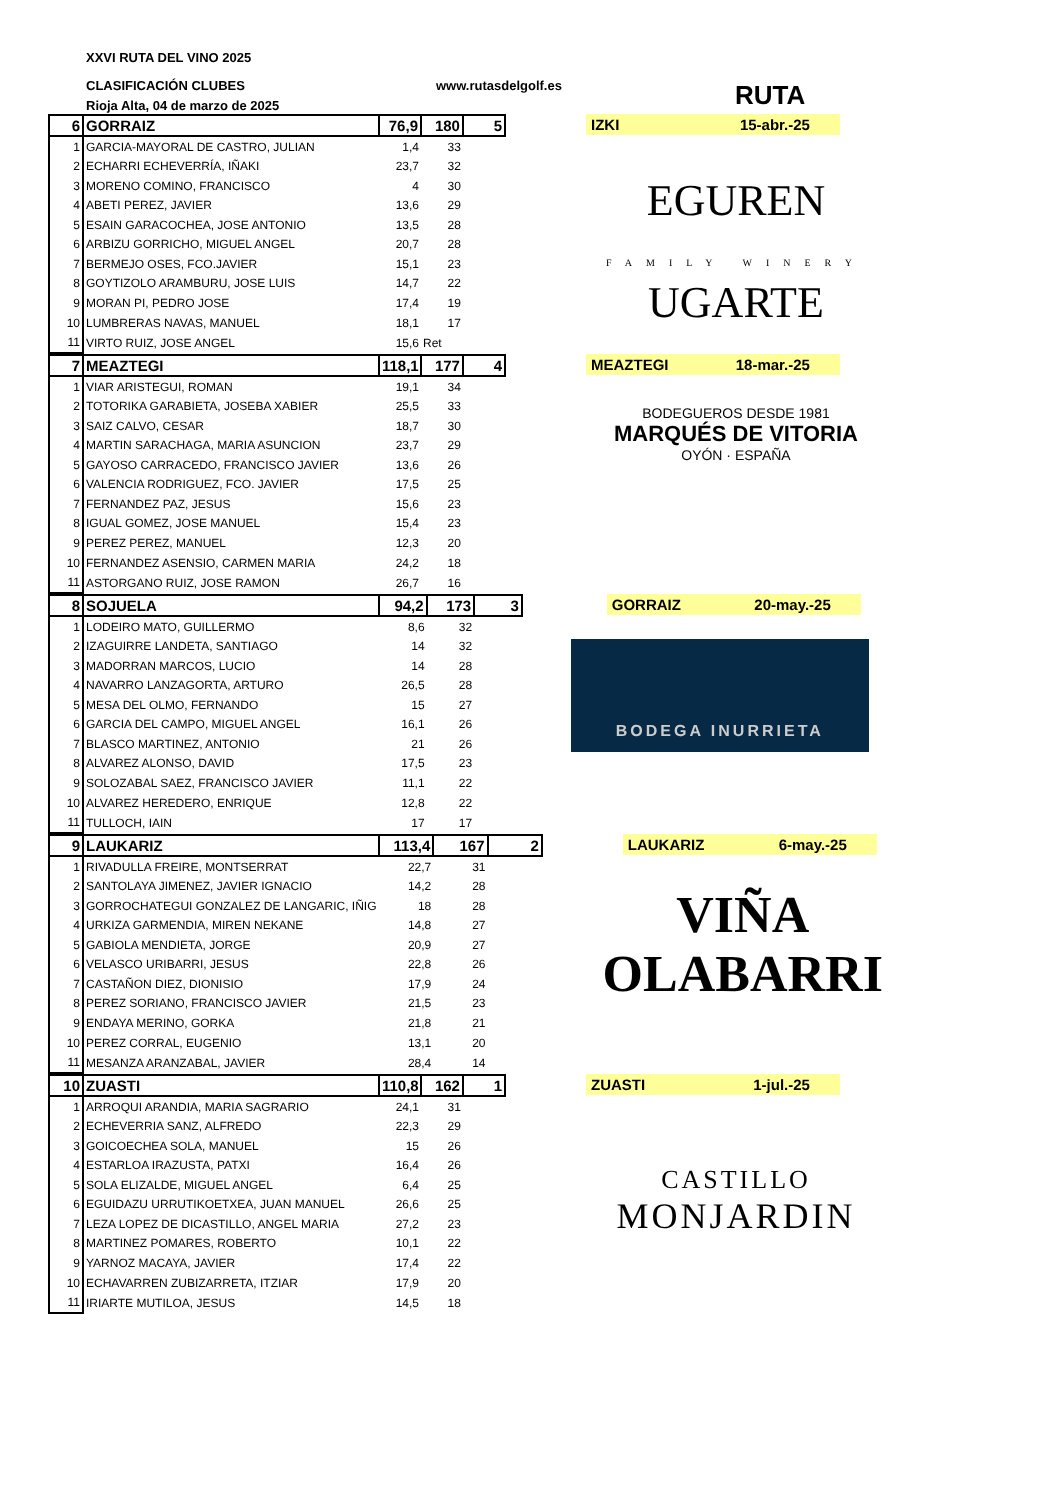XXVI RUTA DEL VINO 2025
CLASIFICACIÓN CLUBES www.rutasdelgolf.es
Rioja Alta, 04 de marzo de 2025
RUTA
| 6 | GORRAIZ | 76,9 | 180 | 5 |
| 1 | GARCIA-MAYORAL DE CASTRO, JULIAN | 1,4 | 33 | |
| 2 | ECHARRI ECHEVERRÍA, IÑAKI | 23,7 | 32 | |
| 3 | MORENO COMINO, FRANCISCO | 4 | 30 | |
| 4 | ABETI PEREZ, JAVIER | 13,6 | 29 | |
| 5 | ESAIN GARACOCHEA, JOSE ANTONIO | 13,5 | 28 | |
| 6 | ARBIZU GORRICHO, MIGUEL ANGEL | 20,7 | 28 | |
| 7 | BERMEJO OSES, FCO.JAVIER | 15,1 | 23 | |
| 8 | GOYTIZOLO ARAMBURU, JOSE LUIS | 14,7 | 22 | |
| 9 | MORAN PI, PEDRO JOSE | 17,4 | 19 | |
| 10 | LUMBRERAS NAVAS, MANUEL | 18,1 | 17 | |
| 11 | VIRTO RUIZ, JOSE ANGEL | 15,6 | Ret | |
IZKI 15-abr.-25
EGUREN
FAMILY WINERY
UGARTE
| 7 | MEAZTEGI | 118,1 | 177 | 4 |
| 1 | VIAR ARISTEGUI, ROMAN | 19,1 | 34 | |
| 2 | TOTORIKA GARABIETA, JOSEBA XABIER | 25,5 | 33 | |
| 3 | SAIZ CALVO, CESAR | 18,7 | 30 | |
| 4 | MARTIN SARACHAGA, MARIA ASUNCION | 23,7 | 29 | |
| 5 | GAYOSO CARRACEDO, FRANCISCO JAVIER | 13,6 | 26 | |
| 6 | VALENCIA RODRIGUEZ, FCO. JAVIER | 17,5 | 25 | |
| 7 | FERNANDEZ PAZ, JESUS | 15,6 | 23 | |
| 8 | IGUAL GOMEZ, JOSE MANUEL | 15,4 | 23 | |
| 9 | PEREZ PEREZ, MANUEL | 12,3 | 20 | |
| 10 | FERNANDEZ ASENSIO, CARMEN MARIA | 24,2 | 18 | |
| 11 | ASTORGANO RUIZ, JOSE RAMON | 26,7 | 16 | |
MEAZTEGI 18-mar.-25
BODEGUEROS DESDE 1981
MARQUÉS DE VITORIA
OYÓN · ESPAÑA
| 8 | SOJUELA | 94,2 | 173 | 3 |
| 1 | LODEIRO MATO, GUILLERMO | 8,6 | 32 | |
| 2 | IZAGUIRRE LANDETA, SANTIAGO | 14 | 32 | |
| 3 | MADORRAN MARCOS, LUCIO | 14 | 28 | |
| 4 | NAVARRO LANZAGORTA, ARTURO | 26,5 | 28 | |
| 5 | MESA DEL OLMO, FERNANDO | 15 | 27 | |
| 6 | GARCIA DEL CAMPO, MIGUEL ANGEL | 16,1 | 26 | |
| 7 | BLASCO MARTINEZ, ANTONIO | 21 | 26 | |
| 8 | ALVAREZ ALONSO, DAVID | 17,5 | 23 | |
| 9 | SOLOZABAL SAEZ, FRANCISCO JAVIER | 11,1 | 22 | |
| 10 | ALVAREZ HEREDERO, ENRIQUE | 12,8 | 22 | |
| 11 | TULLOCH, IAIN | 17 | 17 | |
GORRAIZ 20-may.-25
BODEGA INURRIETA
| 9 | LAUKARIZ | 113,4 | 167 | 2 |
| 1 | RIVADULLA FREIRE, MONTSERRAT | 22,7 | 31 | |
| 2 | SANTOLAYA JIMENEZ, JAVIER IGNACIO | 14,2 | 28 | |
| 3 | GORROCHATEGUI GONZALEZ DE LANGARIC, IÑIG | 18 | 28 | |
| 4 | URKIZA GARMENDIA, MIREN NEKANE | 14,8 | 27 | |
| 5 | GABIOLA MENDIETA, JORGE | 20,9 | 27 | |
| 6 | VELASCO URIBARRI, JESUS | 22,8 | 26 | |
| 7 | CASTAÑON DIEZ, DIONISIO | 17,9 | 24 | |
| 8 | PEREZ SORIANO, FRANCISCO JAVIER | 21,5 | 23 | |
| 9 | ENDAYA MERINO, GORKA | 21,8 | 21 | |
| 10 | PEREZ CORRAL, EUGENIO | 13,1 | 20 | |
| 11 | MESANZA ARANZABAL, JAVIER | 28,4 | 14 | |
LAUKARIZ 6-may.-25
VIÑA OLABARRI
| 10 | ZUASTI | 110,8 | 162 | 1 |
| 1 | ARROQUI ARANDIA, MARIA SAGRARIO | 24,1 | 31 | |
| 2 | ECHEVERRIA SANZ, ALFREDO | 22,3 | 29 | |
| 3 | GOICOECHEA SOLA, MANUEL | 15 | 26 | |
| 4 | ESTARLOA IRAZUSTA, PATXI | 16,4 | 26 | |
| 5 | SOLA ELIZALDE, MIGUEL ANGEL | 6,4 | 25 | |
| 6 | EGUIDAZU URRUTIKOETXEA, JUAN MANUEL | 26,6 | 25 | |
| 7 | LEZA LOPEZ DE DICASTILLO, ANGEL MARIA | 27,2 | 23 | |
| 8 | MARTINEZ POMARES, ROBERTO | 10,1 | 22 | |
| 9 | YARNOZ MACAYA, JAVIER | 17,4 | 22 | |
| 10 | ECHAVARREN ZUBIZARRETA, ITZIAR | 17,9 | 20 | |
| 11 | IRIARTE MUTILOA, JESUS | 14,5 | 18 | |
ZUASTI 1-jul.-25
CASTILLO
MONJARDIN